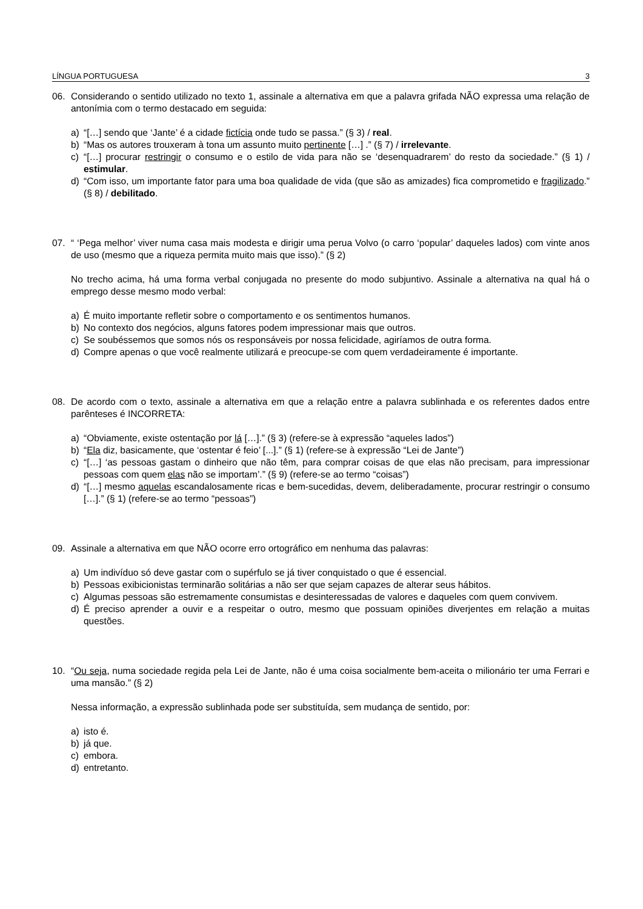LÍNGUA PORTUGUESA 3
06. Considerando o sentido utilizado no texto 1, assinale a alternativa em que a palavra grifada NÃO expressa uma relação de antonímia com o termo destacado em seguida:
a) “[…] sendo que ‘Jante’ é a cidade fictícia onde tudo se passa.” (§ 3) / real.
b) “Mas os autores trouxeram à tona um assunto muito pertinente […] .” (§ 7) / irrelevante.
c) “[…] procurar restringir o consumo e o estilo de vida para não se ‘desenquadrarem’ do resto da sociedade.” (§ 1) / estimular.
d) “Com isso, um importante fator para uma boa qualidade de vida (que são as amizades) fica comprometido e fragilizado.” (§ 8) / debilitado.
07. “ ‘Pega melhor’ viver numa casa mais modesta e dirigir uma perua Volvo (o carro ‘popular’ daqueles lados) com vinte anos de uso (mesmo que a riqueza permita muito mais que isso).” (§ 2)
No trecho acima, há uma forma verbal conjugada no presente do modo subjuntivo. Assinale a alternativa na qual há o emprego desse mesmo modo verbal:
a) É muito importante refletir sobre o comportamento e os sentimentos humanos.
b) No contexto dos negócios, alguns fatores podem impressionar mais que outros.
c) Se soubéssemos que somos nós os responsáveis por nossa felicidade, agiríamos de outra forma.
d) Compre apenas o que você realmente utilizará e preocupe-se com quem verdadeiramente é importante.
08. De acordo com o texto, assinale a alternativa em que a relação entre a palavra sublinhada e os referentes dados entre parênteses é INCORRETA:
a) “Obviamente, existe ostentação por lá […].” (§ 3) (refere-se à expressão “aqueles lados”)
b) “Ela diz, basicamente, que ‘ostentar é feio’ [...].” (§ 1) (refere-se à expressão “Lei de Jante”)
c) “[…] ‘as pessoas gastam o dinheiro que não têm, para comprar coisas de que elas não precisam, para impressionar pessoas com quem elas não se importam’.” (§ 9) (refere-se ao termo “coisas”)
d) “[…] mesmo aquelas escandalosamente ricas e bem-sucedidas, devem, deliberadamente, procurar restringir o consumo […].” (§ 1) (refere-se ao termo “pessoas”)
09. Assinale a alternativa em que NÃO ocorre erro ortográfico em nenhuma das palavras:
a) Um indivíduo só deve gastar com o supérfulo se já tiver conquistado o que é essencial.
b) Pessoas exibicionistas terminarão solitárias a não ser que sejam capazes de alterar seus hábitos.
c) Algumas pessoas são estremamente consumistas e desinteressadas de valores e daqueles com quem convivem.
d) É preciso aprender a ouvir e a respeitar o outro, mesmo que possuam opiniões diverjentes em relação a muitas questões.
10. “Ou seja, numa sociedade regida pela Lei de Jante, não é uma coisa socialmente bem-aceita o milionário ter uma Ferrari e uma mansão.” (§ 2)
Nessa informação, a expressão sublinhada pode ser substituída, sem mudança de sentido, por:
a) isto é.
b) já que.
c) embora.
d) entretanto.